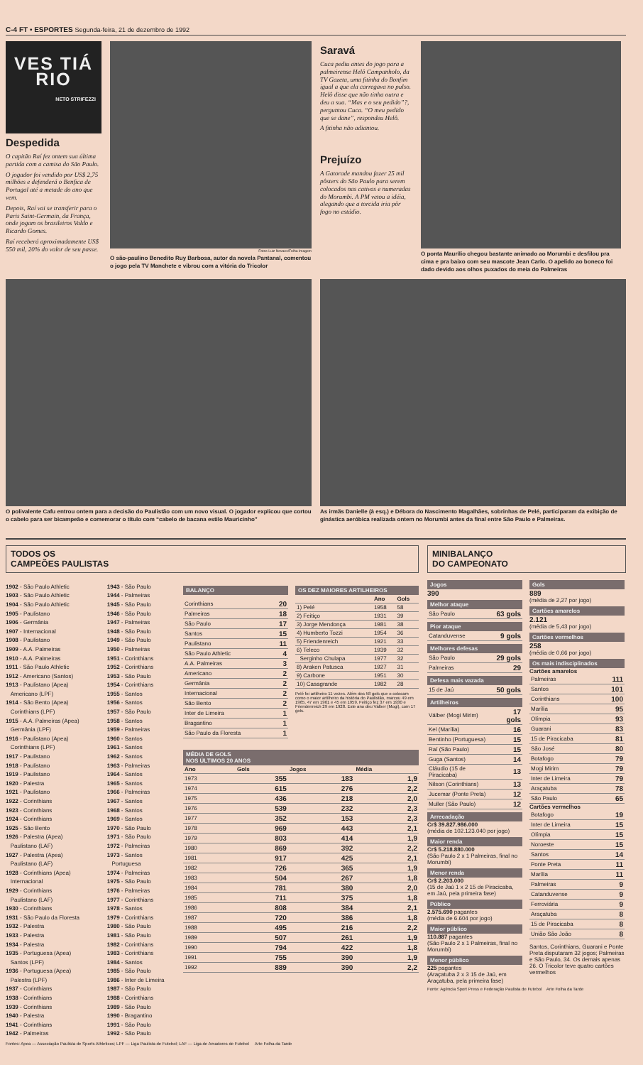C-4 FT • ESPORTES Segunda-feira, 21 de dezembro de 1992
VES TIÁ RIO
NETO STRIFEZZI
Despedida
O capitão Raí fez ontem sua última partida com a camisa do São Paulo.
O jogador foi vendido por US$ 2,75 milhões e defenderá o Benfica de Portugal até a metade do ano que vem.
Depois, Raí vai se transferir para o Paris Saint-Germain, da França, onde jogam os brasileiros Valdo e Ricardo Gomes.
Raí receberá aproximadamente US$ 550 mil, 20% do valor de seu passe.
Fotos Luiz Novaes/Folha Imagem
O são-paulino Benedito Ruy Barbosa, autor da novela Pantanal, comentou o jogo pela TV Manchete e vibrou com a vitória do Tricolor
Saravá
Cuca pediu antes do jogo para a palmeirense Helô Campanholo, da TV Gazeta, uma fitinha do Bonfim igual a que ela carregava no pulso. Helô disse que não tinha outra e deu a sua. “Mas e o seu pedido”?, perguntou Cuca. “O meu pedido que se dane”, respondeu Helô.
A fitinha não adiantou.
Prejuízo
A Gatorade mandou fazer 25 mil pôsters do São Paulo para serem colocados nas cativas e numeradas do Morumbi. A PM vetou a idéia, alegando que a torcida iria pôr fogo no estádio.
O ponta Maurílio chegou bastante animado ao Morumbi e desfilou pra cima e pra baixo com seu mascote Jean Carlo. O apelido ao boneco foi dado devido aos olhos puxados do meia do Palmeiras
O polivalente Cafu entrou ontem para a decisão do Paulistão com um novo visual. O jogador explicou que cortou o cabelo para ser bicampeão e comemorar o título com “cabelo de bacana estilo Mauricinho”
As irmãs Danielle (à esq.) e Débora do Nascimento Magalhães, sobrinhas de Pelé, participaram da exibição de ginástica aeróbica realizada ontem no Morumbi antes da final entre São Paulo e Palmeiras.
TODOS OS
CAMPEÕES PAULISTAS
1902 - São Paulo Athletic
1903 - São Paulo Athletic
1904 - São Paulo Athletic
1905 - Paulistano
1906 - Germânia
1907 - Internacional
1908 - Paulistano
1909 - A.A. Palmeiras
1910 - A.A. Palmeiras
1911 - São Paulo Athletic
1912 - Americano (Santos)
1913 - Paulistano (Apea)
Americano (LPF)
1914 - São Bento (Apea)
Corinthians (LPF)
1915 - A.A. Palmeiras (Apea)
Germânia (LPF)
1916 - Paulistano (Apea)
Corinthians (LPF)
1917 - Paulistano
1918 - Paulistano
1919 - Paulistano
1920 - Palestra
1921 - Paulistano
1922 - Corinthians
1923 - Corinthians
1924 - Corinthians
1925 - São Bento
1926 - Palestra (Apea)
Paulistano (LAF)
1927 - Palestra (Apea)
Paulistano (LAF)
1928 - Corinthians (Apea)
Internacional
1929 - Corinthians
Paulistano (LAF)
1930 - Corinthians
1931 - São Paulo da Floresta
1932 - Palestra
1933 - Palestra
1934 - Palestra
1935 - Portuguesa (Apea)
Santos (LPF)
1936 - Portuguesa (Apea)
Palestra (LPF)
1937 - Corinthians
1938 - Corinthians
1939 - Corinthians
1940 - Palestra
1941 - Corinthians
1942 - Palmeiras
1943 - São Paulo
1944 - Palmeiras
1945 - São Paulo
1946 - São Paulo
1947 - Palmeiras
1948 - São Paulo
1949 - São Paulo
1950 - Palmeiras
1951 - Corinthians
1952 - Corinthians
1953 - São Paulo
1954 - Corinthians
1955 - Santos
1956 - Santos
1957 - São Paulo
1958 - Santos
1959 - Palmeiras
1960 - Santos
1961 - Santos
1962 - Santos
1963 - Palmeiras
1964 - Santos
1965 - Santos
1966 - Palmeiras
1967 - Santos
1968 - Santos
1969 - Santos
1970 - São Paulo
1971 - São Paulo
1972 - Palmeiras
1973 - Santos
Portuguesa
1974 - Palmeiras
1975 - São Paulo
1976 - Palmeiras
1977 - Corinthians
1978 - Santos
1979 - Corinthians
1980 - São Paulo
1981 - São Paulo
1982 - Corinthians
1983 - Corinthians
1984 - Santos
1985 - São Paulo
1986 - Inter de Limeira
1987 - São Paulo
1988 - Corinthians
1989 - São Paulo
1990 - Bragantino
1991 - São Paulo
1992 - São Paulo
BALANÇO
| Corinthians | 20 |
| Palmeiras | 18 |
| São Paulo | 17 |
| Santos | 15 |
| Paulistano | 11 |
| São Paulo Athletic | 4 |
| A.A. Palmeiras | 3 |
| Americano | 2 |
| Germânia | 2 |
| Internacional | 2 |
| São Bento | 2 |
| Inter de Limeira | 1 |
| Bragantino | 1 |
| São Paulo da Floresta | 1 |
OS DEZ MAIORES ARTILHEIROS
| | Ano | Gols |
| --- | --- | --- |
| 1) Pelé | 1958 | 58 |
| 2) Feitiço | 1931 | 39 |
| 3) Jorge Mendonça | 1981 | 38 |
| 4) Humberto Tozzi | 1954 | 36 |
| 5) Friendenreich | 1921 | 33 |
| 6) Teleco | 1939 | 32 |
| Serginho Chulapa | 1977 | 32 |
| 8) Araken Patusca | 1927 | 31 |
| 9) Carbone | 1951 | 30 |
| 10) Casagrande | 1982 | 28 |
Pelé foi artilheiro 11 vezes. Além dos 58 gols que o colocam como o maior artilheiro da história do Paulistão, marcou 49 em 1965, 47 em 1961 e 45 em 1959. Feitiço fez 37 em 1930 e Friendenreich 29 em 1928. Este ano deu Válber (Mogi), com 17 gols.
MÉDIA DE GOLS
NOS ÚLTIMOS 20 ANOS
| Ano | Gols | Jogos | Média |
| --- | --- | --- | --- |
| 1973 | 355 | 183 | 1,9 |
| 1974 | 615 | 276 | 2,2 |
| 1975 | 436 | 218 | 2,0 |
| 1976 | 539 | 232 | 2,3 |
| 1977 | 352 | 153 | 2,3 |
| 1978 | 969 | 443 | 2,1 |
| 1979 | 803 | 414 | 1,9 |
| 1980 | 869 | 392 | 2,2 |
| 1981 | 917 | 425 | 2,1 |
| 1982 | 726 | 365 | 1,9 |
| 1983 | 504 | 267 | 1,8 |
| 1984 | 781 | 380 | 2,0 |
| 1985 | 711 | 375 | 1,8 |
| 1986 | 808 | 384 | 2,1 |
| 1987 | 720 | 386 | 1,8 |
| 1988 | 495 | 216 | 2,2 |
| 1989 | 507 | 261 | 1,9 |
| 1990 | 794 | 422 | 1,8 |
| 1991 | 755 | 390 | 1,9 |
| 1992 | 889 | 390 | 2,2 |
Fontes: Apea — Associação Paulista de Sports Athleticos; LPF — Liga Paulista de Futebol; LAF — Liga de Amadores de Futebol Arte Folha da Tarde
MINIBALANÇO
DO CAMPEONATO
Jogos
390
Melhor ataque
| São Paulo | 63 gols |
Pior ataque
| Catanduvense | 9 gols |
Melhores defesas
| São Paulo | 29 gols |
| Palmeiras | 29 |
Defesa mais vazada
| 15 de Jaú | 50 gols |
Artilheiros
| Válber (Mogi Mirim) | 17 gols |
| Kel (Marília) | 16 |
| Bentinho (Portuguesa) | 15 |
| Raí (São Paulo) | 15 |
| Guga (Santos) | 14 |
| Cláudio (15 de Piracicaba) | 13 |
| Nilson (Corinthians) | 13 |
| Jucemar (Ponte Preta) | 12 |
| Muller (São Paulo) | 12 |
Arrecadação
Cr$ 39.827.986.000
(média de 102.123.040 por jogo)
Maior renda
Cr$ 5.218.880.000
(São Paulo 2 x 1 Palmeiras, final no Morumbi)
Menor renda
Cr$ 2.203.000
(15 de Jaú 1 x 2 15 de Piracicaba, em Jaú, pela primeira fase)
Público
2.575.690 pagantes
(média de 6.604 por jogo)
Maior público
110.887 pagantes
(São Paulo 2 x 1 Palmeiras, final no Morumbi)
Menor público
225 pagantes
(Araçatuba 2 x 3 15 de Jaú, em Araçatuba, pela primeira fase)
Gols
889
(média de 2,27 por jogo)
Cartões amarelos
2.121
(média de 5,43 por jogo)
Cartões vermelhos
258
(média de 0,66 por jogo)
Os mais indisciplinados
Cartões amarelos
| Palmeiras | 111 |
| Santos | 101 |
| Corinthians | 100 |
| Marília | 95 |
| Olímpia | 93 |
| Guarani | 83 |
| 15 de Piracicaba | 81 |
| São José | 80 |
| Botafogo | 79 |
| Mogi Mirim | 79 |
| Inter de Limeira | 79 |
| Araçatuba | 78 |
| São Paulo | 65 |
Cartões vermelhos
| Botafogo | 19 |
| Inter de Limeira | 15 |
| Olímpia | 15 |
| Noroeste | 15 |
| Santos | 14 |
| Ponte Preta | 11 |
| Marília | 11 |
| Palmeiras | 9 |
| Catanduvense | 9 |
| Ferroviária | 9 |
| Araçatuba | 8 |
| 15 de Piracicaba | 8 |
| União São João | 8 |
Santos, Corinthians, Guarani e Ponte Preta disputaram 32 jogos; Palmeiras e São Paulo, 34. Os demais apenas 26. O Tricolor teve quatro cartões vermelhos
Fonte: Agência Sport Press e Federação Paulista de Futebol Arte Folha da Tarde